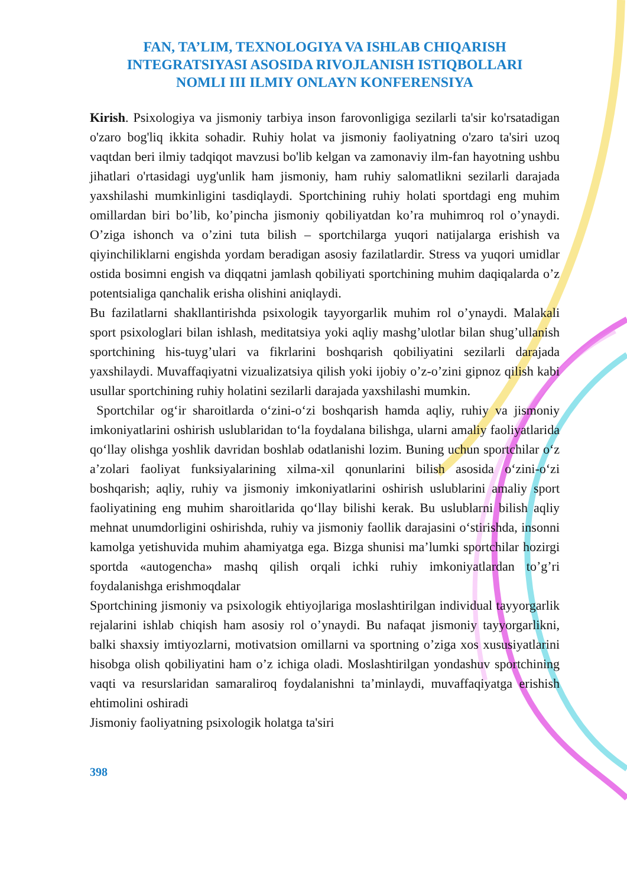FAN, TA’LIM, TEXNOLOGIYA VA ISHLAB CHIQARISH
INTEGRATSIYASI ASOSIDA RIVOJLANISH ISTIQBOLLARI
NOMLI III ILMIY ONLAYN KONFERENSIYA
Kirish. Psixologiya va jismoniy tarbiya inson farovonligiga sezilarli ta'sir ko'rsatadigan o'zaro bog'liq ikkita sohadir. Ruhiy holat va jismoniy faoliyatning o'zaro ta'siri uzoq vaqtdan beri ilmiy tadqiqot mavzusi bo'lib kelgan va zamonaviy ilm-fan hayotning ushbu jihatlari o'rtasidagi uyg'unlik ham jismoniy, ham ruhiy salomatlikni sezilarli darajada yaxshilashi mumkinligini tasdiqlaydi. Sportchining ruhiy holati sportdagi eng muhim omillardan biri bo’lib, ko’pincha jismoniy qobiliyatdan ko’ra muhimroq rol o’ynaydi. O’ziga ishonch va o’zini tuta bilish – sportchilarga yuqori natijalarga erishish va qiyinchiliklarni engishda yordam beradigan asosiy fazilatlardir. Stress va yuqori umidlar ostida bosimni engish va diqqatni jamlash qobiliyati sportchining muhim daqiqalarda o’z potentsialiga qanchalik erisha olishini aniqlaydi.
Bu fazilatlarni shakllantirishda psixologik tayyorgarlik muhim rol o’ynaydi. Malakali sport psixologlari bilan ishlash, meditatsiya yoki aqliy mashg’ulotlar bilan shug’ullanish sportchining his-tuyg’ulari va fikrlarini boshqarish qobiliyatini sezilarli darajada yaxshilaydi. Muvaffaqiyatni vizualizatsiya qilish yoki ijobiy o’z-o’zini gipnoz qilish kabi usullar sportchining ruhiy holatini sezilarli darajada yaxshilashi mumkin.
Sportchilar og‘ir sharoitlarda o‘zini-o‘zi boshqarish hamda aqliy, ruhiy va jismoniy imkoniyatlarini oshirish uslublaridan to‘la foydalana bilishga, ularni amaliy faoliyatlarida qo‘llay olishga yoshlik davridan boshlab odatlanishi lozim. Buning uchun sportchilar o‘z a’zolari faoliyat funksiyalarining xilma-xil qonunlarini bilish asosida o‘zini-o‘zi boshqarish; aqliy, ruhiy va jismoniy imkoniyatlarini oshirish uslublarini amaliy sport faoliyatining eng muhim sharoitlarida qo‘llay bilishi kerak. Bu uslublarni bilish aqliy mehnat unumdorligini oshirishda, ruhiy va jismoniy faollik darajasini o‘stirishda, insonni kamolga yetishuvida muhim ahamiyatga ega. Bizga shunisi ma’lumki sportchilar hozirgi sportda «autogencha» mashq qilish orqali ichki ruhiy imkoniyatlardan to’g’ri foydalanishga erishmoqdalar
Sportchining jismoniy va psixologik ehtiyojlariga moslashtirilgan individual tayyorgarlik rejalarini ishlab chiqish ham asosiy rol o’ynaydi. Bu nafaqat jismoniy tayyorgarlikni, balki shaxsiy imtiyozlarni, motivatsion omillarni va sportning o’ziga xos xususiyatlarini hisobga olish qobiliyatini ham o’z ichiga oladi. Moslashtirilgan yondashuv sportchining vaqti va resurslaridan samaraliroq foydalanishni ta’minlaydi, muvaffaqiyatga erishish ehtimolini oshiradi
Jismoniy faoliyatning psixologik holatga ta'siri
398